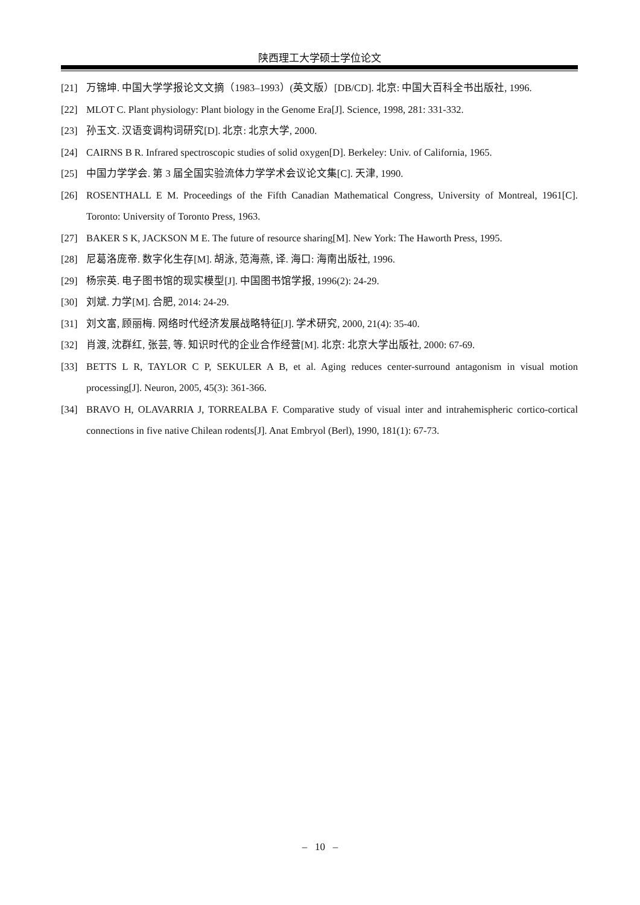陕西理工大学硕士学位论文
[21] 万锦坤. 中国大学学报论文文摘（1983–1993）(英文版）[DB/CD]. 北京: 中国大百科全书出版社, 1996.
[22] MLOT C. Plant physiology: Plant biology in the Genome Era[J]. Science, 1998, 281: 331-332.
[23] 孙玉文. 汉语变调构词研究[D]. 北京: 北京大学, 2000.
[24] CAIRNS B R. Infrared spectroscopic studies of solid oxygen[D]. Berkeley: Univ. of California, 1965.
[25] 中国力学学会. 第 3 届全国实验流体力学学术会议论文集[C]. 天津, 1990.
[26] ROSENTHALL E M. Proceedings of the Fifth Canadian Mathematical Congress, University of Montreal, 1961[C]. Toronto: University of Toronto Press, 1963.
[27] BAKER S K, JACKSON M E. The future of resource sharing[M]. New York: The Haworth Press, 1995.
[28] 尼葛洛庞帝. 数字化生存[M]. 胡泳, 范海燕, 译. 海口: 海南出版社, 1996.
[29] 杨宗英. 电子图书馆的现实模型[J]. 中国图书馆学报, 1996(2): 24-29.
[30] 刘斌. 力学[M]. 合肥, 2014: 24-29.
[31] 刘文富, 顾丽梅. 网络时代经济发展战略特征[J]. 学术研究, 2000, 21(4): 35-40.
[32] 肖渡, 沈群红, 张芸, 等. 知识时代的企业合作经营[M]. 北京: 北京大学出版社, 2000: 67-69.
[33] BETTS L R, TAYLOR C P, SEKULER A B, et al. Aging reduces center-surround antagonism in visual motion processing[J]. Neuron, 2005, 45(3): 361-366.
[34] BRAVO H, OLAVARRIA J, TORREALBA F. Comparative study of visual inter and intrahemispheric cortico-cortical connections in five native Chilean rodents[J]. Anat Embryol (Berl), 1990, 181(1): 67-73.
– 10 –